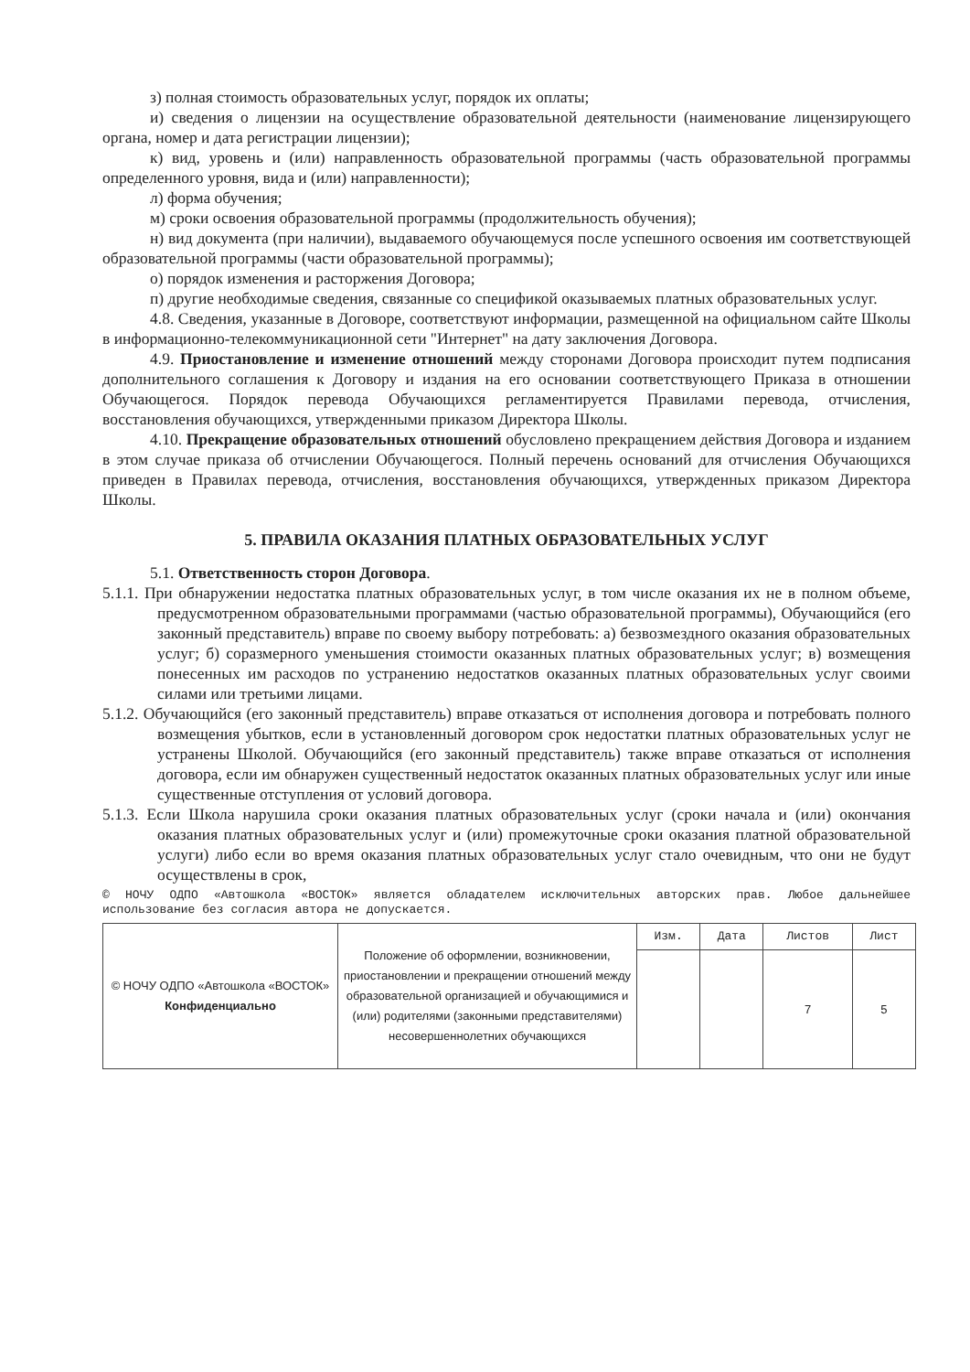з) полная стоимость образовательных услуг, порядок их оплаты;
и) сведения о лицензии на осуществление образовательной деятельности (наименование лицензирующего органа, номер и дата регистрации лицензии);
к) вид, уровень и (или) направленность образовательной программы (часть образовательной программы определенного уровня, вида и (или) направленности);
л) форма обучения;
м) сроки освоения образовательной программы (продолжительность обучения);
н) вид документа (при наличии), выдаваемого обучающемуся после успешного освоения им соответствующей образовательной программы (части образовательной программы);
о) порядок изменения и расторжения Договора;
п) другие необходимые сведения, связанные со спецификой оказываемых платных образовательных услуг.
4.8. Сведения, указанные в Договоре, соответствуют информации, размещенной на официальном сайте Школы в информационно-телекоммуникационной сети "Интернет" на дату заключения Договора.
4.9. Приостановление и изменение отношений между сторонами Договора происходит путем подписания дополнительного соглашения к Договору и издания на его основании соответствующего Приказа в отношении Обучающегося. Порядок перевода Обучающихся регламентируется Правилами перевода, отчисления, восстановления обучающихся, утвержденными приказом Директора Школы.
4.10. Прекращение образовательных отношений обусловлено прекращением действия Договора и изданием в этом случае приказа об отчислении Обучающегося. Полный перечень оснований для отчисления Обучающихся приведен в Правилах перевода, отчисления, восстановления обучающихся, утвержденных приказом Директора Школы.
5. ПРАВИЛА ОКАЗАНИЯ ПЛАТНЫХ ОБРАЗОВАТЕЛЬНЫХ УСЛУГ
5.1. Ответственность сторон Договора.
5.1.1. При обнаружении недостатка платных образовательных услуг, в том числе оказания их не в полном объеме, предусмотренном образовательными программами (частью образовательной программы), Обучающийся (его законный представитель) вправе по своему выбору потребовать: а) безвозмездного оказания образовательных услуг; б) соразмерного уменьшения стоимости оказанных платных образовательных услуг; в) возмещения понесенных им расходов по устранению недостатков оказанных платных образовательных услуг своими силами или третьими лицами.
5.1.2. Обучающийся (его законный представитель) вправе отказаться от исполнения договора и потребовать полного возмещения убытков, если в установленный договором срок недостатки платных образовательных услуг не устранены Школой. Обучающийся (его законный представитель) также вправе отказаться от исполнения договора, если им обнаружен существенный недостаток оказанных платных образовательных услуг или иные существенные отступления от условий договора.
5.1.3. Если Школа нарушила сроки оказания платных образовательных услуг (сроки начала и (или) окончания оказания платных образовательных услуг и (или) промежуточные сроки оказания платной образовательной услуги) либо если во время оказания платных образовательных услуг стало очевидным, что они не будут осуществлены в срок,
© НОЧУ ОДПО «Автошкола «ВОСТОК» является обладателем исключительных авторских прав. Любое дальнейшее использование без согласия автора не допускается.
| © НОЧУ ОДПО «Автошкола «ВОСТОК» Конфиденциально | Положение об оформлении, возникновении, приостановлении и прекращении отношений между образовательной организацией и обучающимися и (или) родителями (законными представителями) несовершеннолетних обучающихся | Изм. | Дата | Листов | Лист |
| | | | | 7 | 5 |